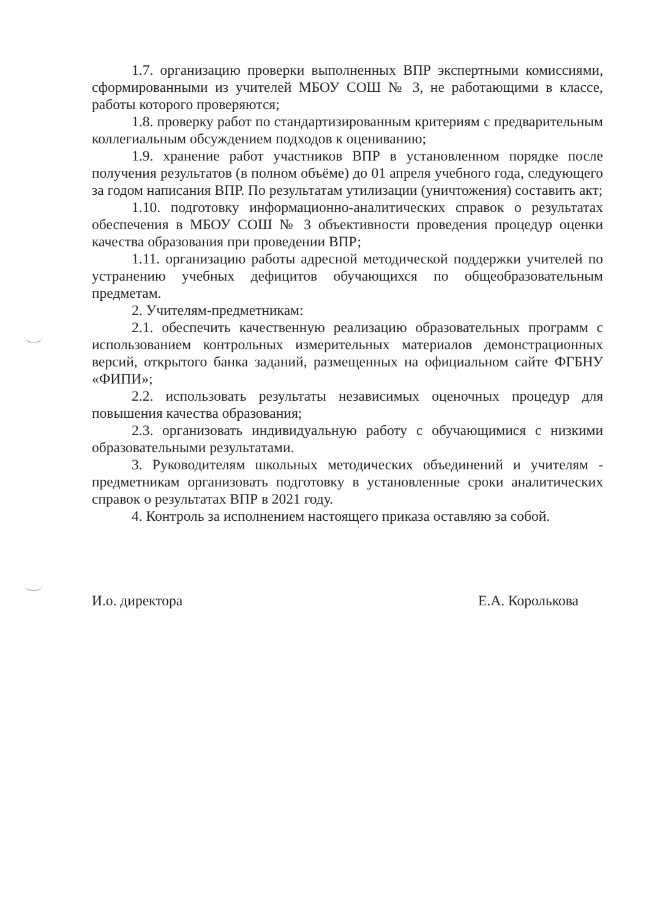1.7. организацию проверки выполненных ВПР экспертными комиссиями, сформированными из учителей МБОУ СОШ № 3, не работающими в классе, работы которого проверяются;
1.8. проверку работ по стандартизированным критериям с предварительным коллегиальным обсуждением подходов к оцениванию;
1.9. хранение работ участников ВПР в установленном порядке после получения результатов (в полном объёме) до 01 апреля учебного года, следующего за годом написания ВПР. По результатам утилизации (уничтожения) составить акт;
1.10. подготовку информационно-аналитических справок о результатах обеспечения в МБОУ СОШ № 3 объективности проведения процедур оценки качества образования при проведении ВПР;
1.11. организацию работы адресной методической поддержки учителей по устранению учебных дефицитов обучающихся по общеобразовательным предметам.
2. Учителям-предметникам:
2.1. обеспечить качественную реализацию образовательных программ с использованием контрольных измерительных материалов демонстрационных версий, открытого банка заданий, размещенных на официальном сайте ФГБНУ «ФИПИ»;
2.2. использовать результаты независимых оценочных процедур для повышения качества образования;
2.3. организовать индивидуальную работу с обучающимися с низкими образовательными результатами.
3. Руководителям школьных методических объединений и учителям - предметникам организовать подготовку в установленные сроки аналитических справок о результатах ВПР в 2021 году.
4. Контроль за исполнением настоящего приказа оставляю за собой.
И.о. директора Е.А. Королькова